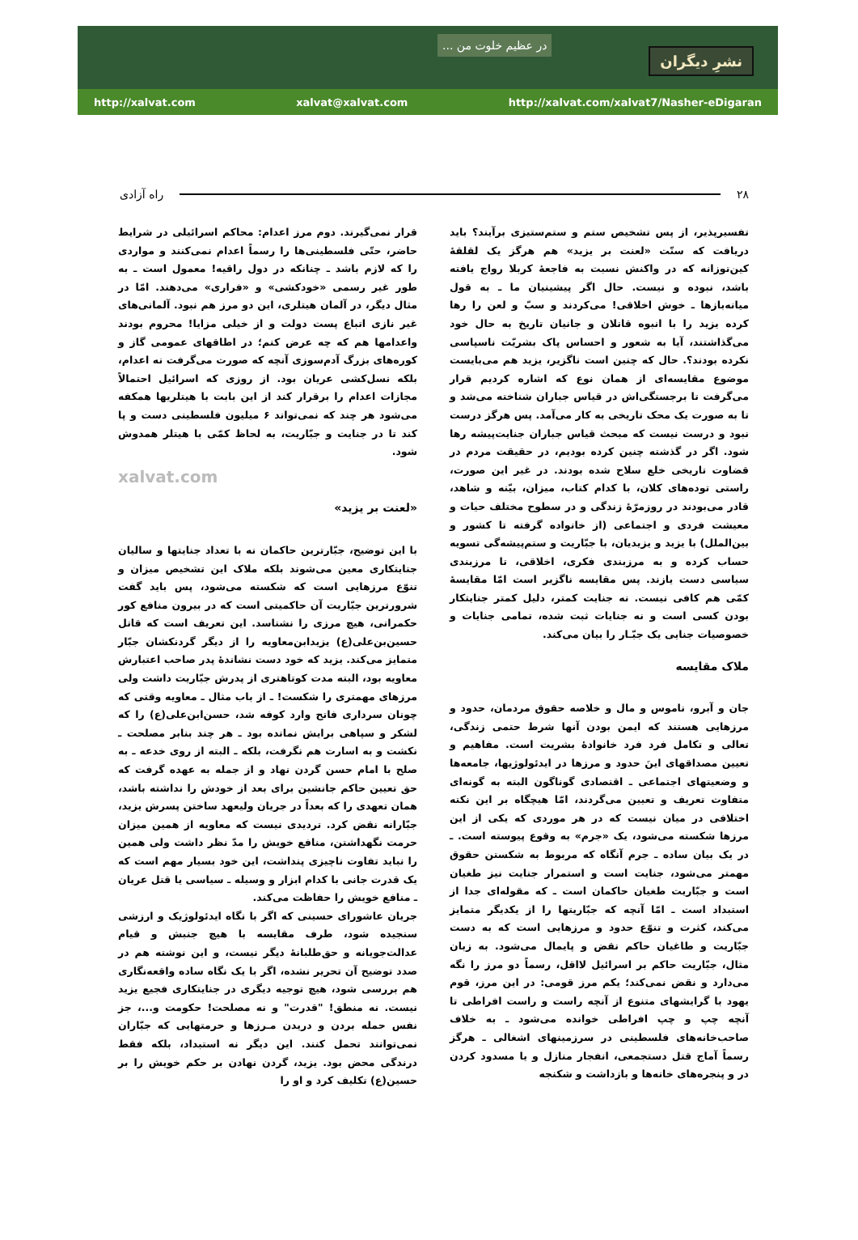... در عظیم خلوت من
نشرِ دیگران
http://xalvat.com xalvat@xalvat.com http://xalvat.com/xalvat7/Nasher-eDigaran
۲۸ راه آزادی
تفسیرپذیر، از پس تشخیص ستم و ستم‌ستیزی برآیند؟ باید دریافت که سنّت «لعنت بر یزید» هم هرگز یک لقلقهٔ کین‌توزانه که در واکنش نسبت به فاجعهٔ کربلا رواج یافته باشد، نبوده و نیست. حال اگر پیشینیان ما ـ به قول میانه‌بازها ـ خوش اخلاقی! می‌کردند و سبّ و لعن را رها کرده یزید را با انبوه قاتلان و جانیان تاریخ به حال خود می‌گذاشتند، آیا به شعور و احساس پاک بشریّت ناسپاسی نکرده بودند؟. حال که چنین است ناگزیر، یزید هم می‌بایست موضوع مقایسه‌ای از همان نوع که اشاره کردیم قرار می‌گرفت تا برجستگی‌اش در قیاس جباران شناخته می‌شد و تا به صورت یک محک تاریخی به کار می‌آمد. پس هرگز درست نبود و درست نیست که مبحث قیاس جباران جنایت‌پیشه رها شود. اگر در گذشته چنین کرده بودیم، در حقیقت مردم در قضاوت تاریخی خلع سلاح شده بودند. در غیر این صورت، راستی توده‌های کلان، با کدام کتاب، میزان، بیّنه و شاهد، قادر می‌بودند در روزمرّهٔ زندگی و در سطوح مختلف حیات و معیشت فردی و اجتماعی (از خانواده گرفته تا کشور و بین‌الملل) با یزید و یزیدیان، با جبّاریت و ستم‌پیشه‌گی تسویه حساب کرده و به مرزبندی فکری، اخلاقی، تا مرزبندی سیاسی دست یازند. پس مقایسه ناگزیر است امّا مقایسهٔ کمّی هم کافی نیست. نه جنایت کمتر، دلیل کمتر جنایتکار بودن کسی است و نه جنایات ثبت شده، تمامی جنایات و خصوصیات جنایی یک جبّـار را بیان می‌کند.
ملاک مقایسه
جان و آبرو، ناموس و مال و خلاصه حقوق مردمان، حدود و مرزهایی هستند که ایمن بودن آنها شرط حتمی زندگی، تعالی و تکامل فرد فرد خانوادهٔ بشریت است. مفاهیم و تعیین مصداقهای اینَ حدود و مرزها در ایدئولوژیها، جامعه‌ها و وضعیتهای اجتماعی ـ اقتصادی گوناگون البته به گونه‌ای متفاوت تعریف و تعیین می‌گردند، امّا هیچگاه بر این نکته اختلافی در میان نیست که در هر موردی که یکی از این مرزها شکسته می‌شود، یک «جرم» به وقوع پیوسته است. ـ در یک بیان ساده ـ جرم آنگاه که مربوط به شکستن حقوق مهمتر می‌شود، جنایت است و استمرار جنایت نیز طغیان است و جبّاریت طغیان حاکمان است ـ که مقوله‌ای جدا از استبداد است ـ امّا آنچه که جبّاریتها را از یکدیگر متمایز می‌کند، کثرت و تنوّع حدود و مرزهایی است که به دست جبّاریت و طاغیان حاکم نقض و پایمال می‌شود. به زبان مثال، جبّاریت حاکم بر اسرائیل لااقل، رسماً دو مرز را نگه می‌دارد و نقض نمی‌کند؛ یکم مرز قومی: در این مرز، قوم یهود با گرایشهای متنوع از آنچه راست و راست افراطی تا آنچه چپ و چپ افراطی خوانده می‌شود ـ به خلاف صاحب‌خانه‌های فلسطینی در سرزمینهای اشغالی ـ هرگز رسماً آماج قتل دستجمعی، انفجار منازل و یا مسدود کردن در و پنجره‌های خانه‌ها و بازداشت و شکنجه
قرار نمی‌گیرند. دوم مرز اعدام: محاکم اسرائیلی در شرایط حاضر، حتّی فلسطینی‌ها را رسماً اعدام نمی‌کنند و مواردی را که لازم باشد ـ چنانکه در دول راقیه! معمول است ـ به طور غیر رسمی «خودکشی» و «فراری» می‌دهند. امّا در مثال دیگر، در آلمان هیتلری، این دو مرز هم نبود. آلمانی‌های غیر نازی اتباع پست دولت و از خیلی مزایا! محروم بودند واعدامها هم که چه عرض کنم؛ در اطاقهای عمومی گاز و کوره‌های بزرگ آدم‌سوزی آنچه که صورت می‌گرفت نه اعدام، بلکه نسل‌کشی عریان بود. از روزی که اسرائیل احتمالاً مجازات اعدام را برقرار کند از این بابت با هیتلریها همکفه می‌شود هر چند که نمی‌تواند ۶ میلیون فلسطینی دست و پا کند تا در جنایت و جبّاریت، به لحاظ کمّی با هیتلر همدوش شود.
xalvat.com
«لعنت بر یزید»
با این توضیح، جبّارترین حاکمان نه با تعداد جنایتها و سالیان جنایتکاری معین می‌شوند بلکه ملاک این تشخیص میزان و تنوّع مرزهایی است که شکسته می‌شود، پس باید گفت شرورترین جبّاریت آن حاکمیتی است که در بیرون منافع کور حکمرانی، هیچ مرزی را نشناسد. این تعریف است که قاتل حسین‌بن‌علی(ع) یزیدابن‌معاویه را از دیگر گردنکشان جبّار متمایز می‌کند. یزید که خود دست نشاندهٔ پدر صاحب اعتبارش معاویه بود، البته مدت کوتاهتری از پدرش جبّاریت داشت ولی مرزهای مهمتری را شکست! ـ از باب مثال ـ معاویه وقتی که چونان سرداری فاتح وارد کوفه شد، حسن‌ابن‌علی(ع) را که لشکر و سپاهی برایش نمانده بود ـ هر چند بنابر مصلحت ـ نکشت و به اسارت هم نگرفت، بلکه ـ البته از روی خدعه ـ به صلح با امام حسن گردن نهاد و از جمله به عهده گرفت که حق تعیین حاکم جانشین برای بعد از خودش را نداشته باشد، همان تعهدی را که بعداً در جریان ولیعهد ساختن پسرش یزید، جبّارانه نقض کرد. تردیدی نیست که معاویه از همین میزان حرمت نگهداشتن، منافع خویش را مدّ نظر داشت ولی همین را نباید تفاوت ناچیزی پنداشت، این خود بسیار مهم است که یک قدرت جانی با کدام ابزار و وسیله ـ سیاسی یا قتل عریان ـ منافع خویش را حفاظت می‌کند.
جریان عاشورای حسینی که اگر با نگاه ایدئولوژیک و ارزشی سنجیده شود، طرف مقایسه با هیچ جنبش و قیام عدالت‌جویانه و حق‌طلبانهٔ دیگر نیست، و این نوشته هم در صدد توضیح آن تحریر نشده، اگر با یک نگاه ساده واقعه‌نگاری هم بررسی شود، هیچ توجیه دیگری در جنایتکاری فجیع یزید نیست. نه منطق! "قدرت" و نه مصلحت! حکومت و...، جز نفس حمله بردن و دریدن مـرزها و حرمتهایی که جبّاران نمی‌توانند تحمل کنند. این دیگر نه استبداد، بلکه فقط درندگی محض بود. یزید، گردن نهادن بر حکم خویش را بر حسین(ع) تکلیف کرد و او را